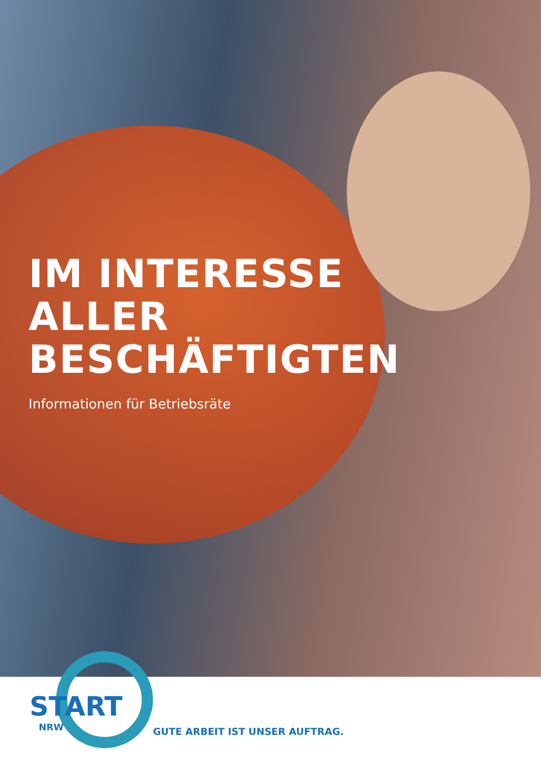IM INTERESSE
ALLER
BESCHÄFTIGTEN
Informationen für Betriebsräte
START
NRW GUTE ARBEIT IST UNSER AUFTRAG.